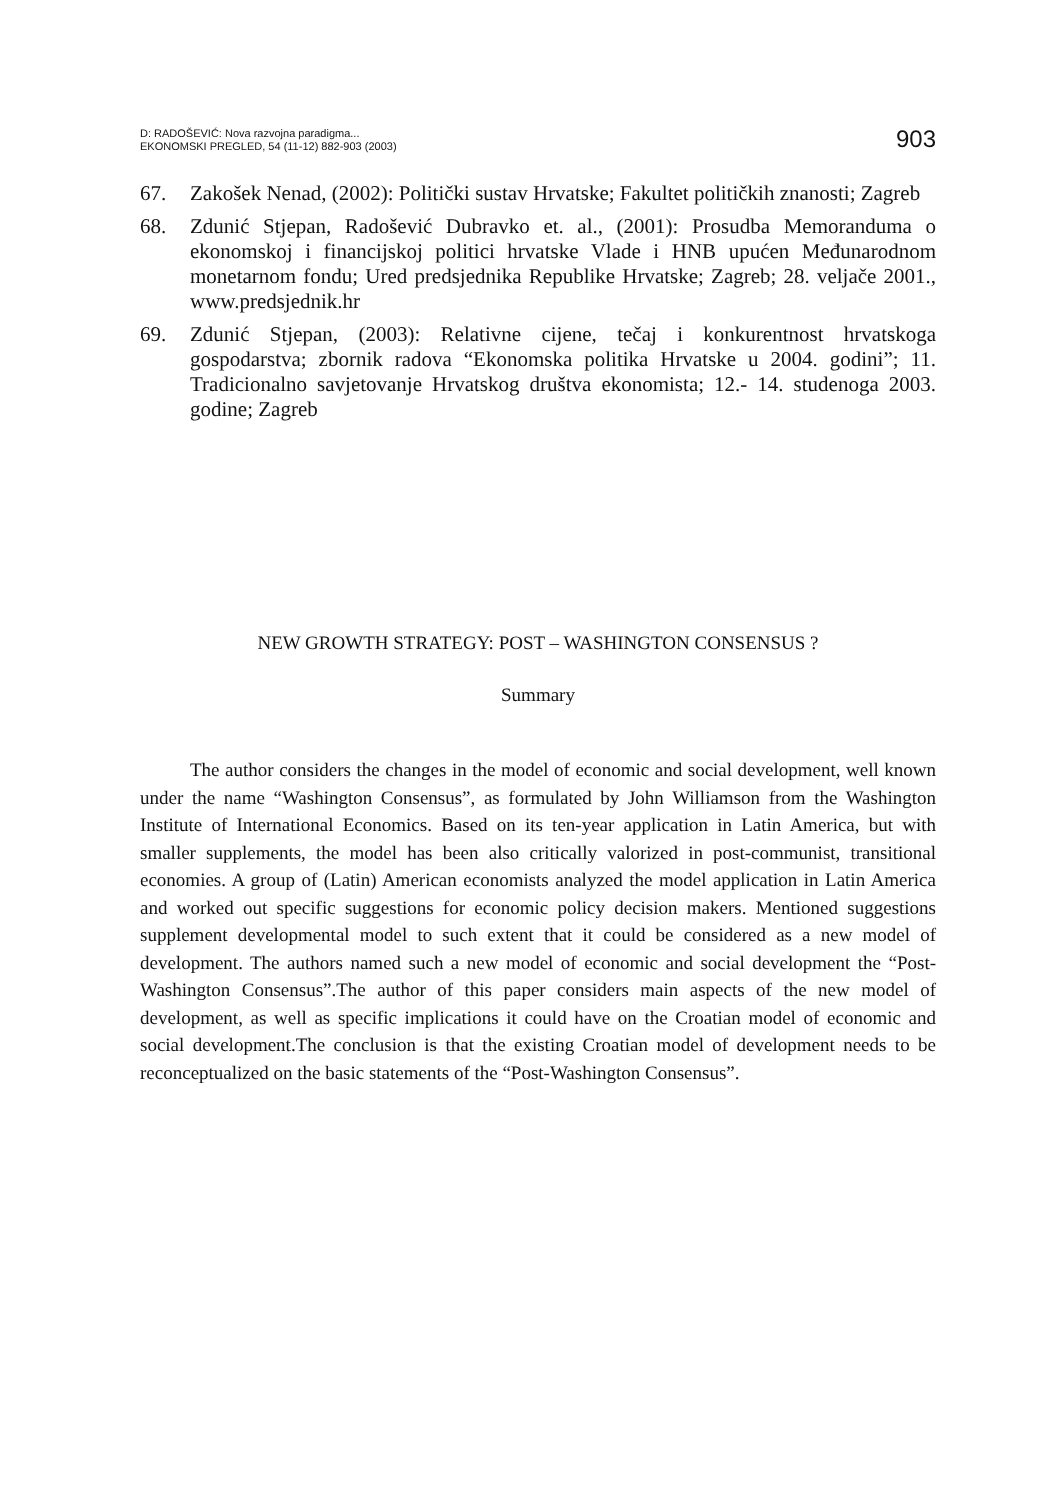D: RADOŠEVIĆ: Nova razvojna paradigma...
EKONOMSKI PREGLED, 54 (11-12) 882-903 (2003)
903
67. Zakošek Nenad, (2002): Politički sustav Hrvatske; Fakultet političkih znanosti; Zagreb
68. Zdunić Stjepan, Radošević Dubravko et. al., (2001): Prosudba Memoranduma o ekonomskoj i financijskoj politici hrvatske Vlade i HNB upućen Međunarodnom monetarnom fondu; Ured predsjednika Republike Hrvatske; Zagreb; 28. veljače 2001., www.predsjednik.hr
69. Zdunić Stjepan, (2003): Relativne cijene, tečaj i konkurentnost hrvatskoga gospodarstva; zbornik radova “Ekonomska politika Hrvatske u 2004. godini”; 11. Tradicionalno savjetovanje Hrvatskog društva ekonomista; 12.- 14. studenoga 2003. godine; Zagreb
NEW GROWTH STRATEGY: POST – WASHINGTON CONSENSUS ?
Summary
The author considers the changes in the model of economic and social development, well known under the name “Washington Consensus”, as formulated by John Williamson from the Washington Institute of International Economics. Based on its ten-year application in Latin America, but with smaller supplements, the model has been also critically valorized in post-communist, transitional economies. A group of (Latin) American economists analyzed the model application in Latin America and worked out specific suggestions for economic policy decision makers. Mentioned suggestions supplement developmental model to such extent that it could be considered as a new model of development. The authors named such a new model of economic and social development the “Post-Washington Consensus”.The author of this paper considers main aspects of the new model of development, as well as specific implications it could have on the Croatian model of economic and social development.The conclusion is that the existing Croatian model of development needs to be reconceptualized on the basic statements of the “Post-Washington Consensus”.